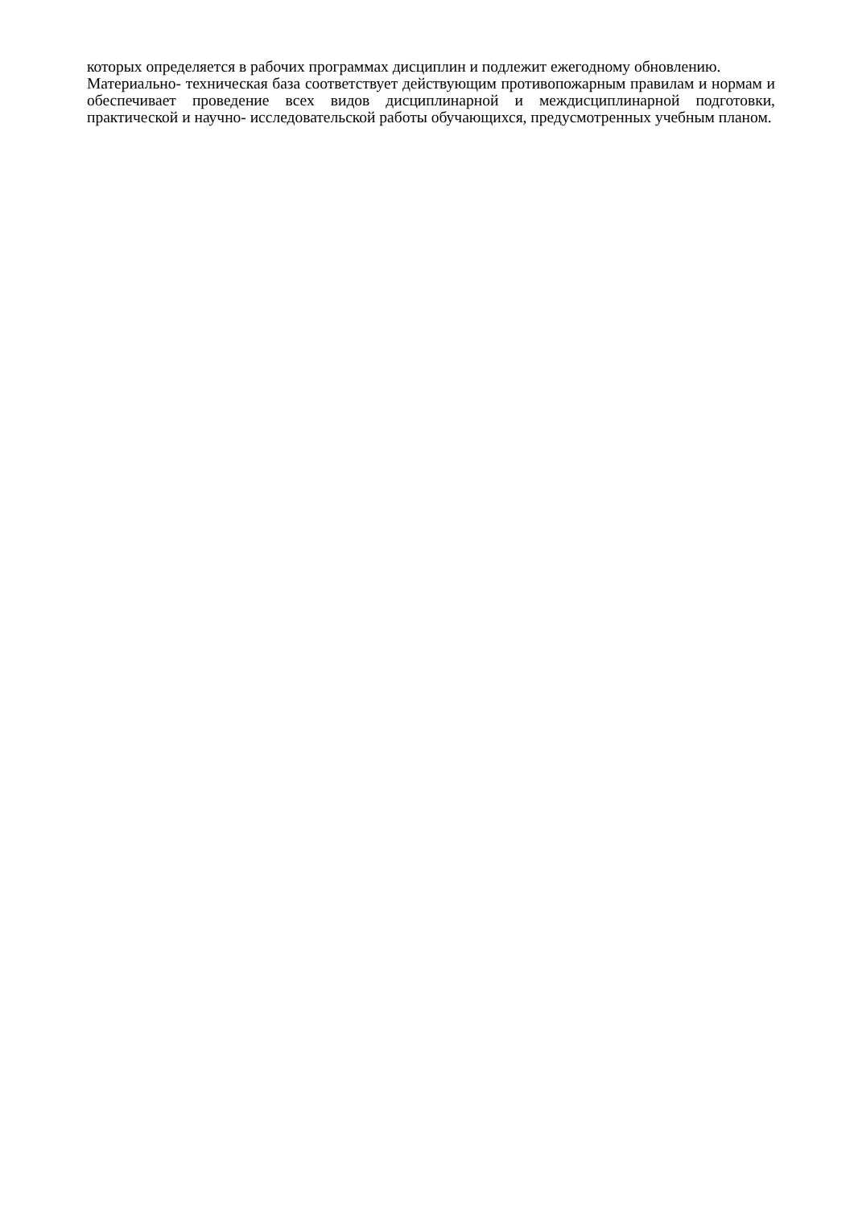которых определяется в рабочих программах дисциплин и подлежит ежегодному обновлению.
Материально- техническая база соответствует действующим противопожарным правилам и нормам и обеспечивает проведение всех видов дисциплинарной и междисциплинарной подготовки, практической и научно- исследовательской работы обучающихся, предусмотренных учебным планом.